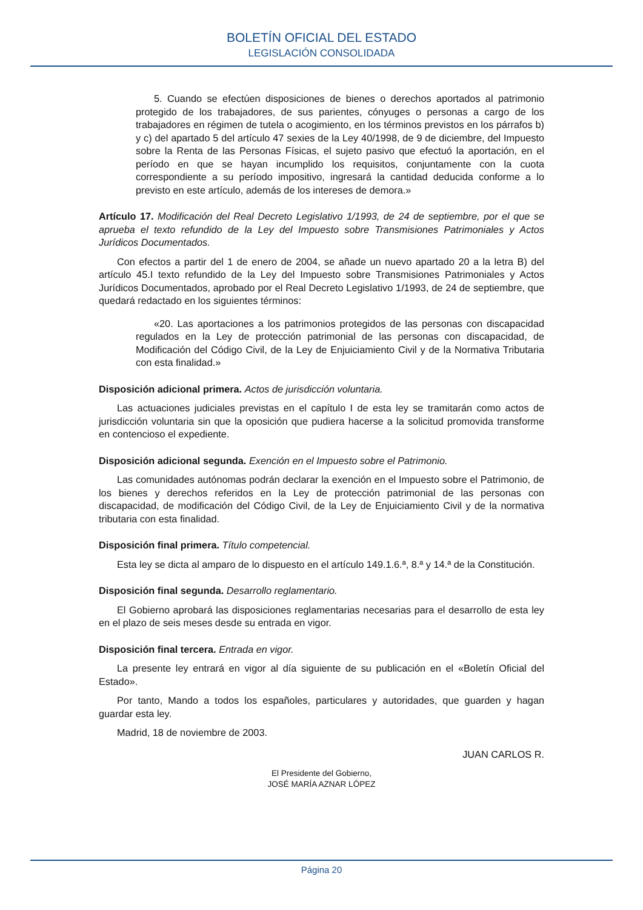BOLETÍN OFICIAL DEL ESTADO
LEGISLACIÓN CONSOLIDADA
5. Cuando se efectúen disposiciones de bienes o derechos aportados al patrimonio protegido de los trabajadores, de sus parientes, cónyuges o personas a cargo de los trabajadores en régimen de tutela o acogimiento, en los términos previstos en los párrafos b) y c) del apartado 5 del artículo 47 sexies de la Ley 40/1998, de 9 de diciembre, del Impuesto sobre la Renta de las Personas Físicas, el sujeto pasivo que efectuó la aportación, en el período en que se hayan incumplido los requisitos, conjuntamente con la cuota correspondiente a su período impositivo, ingresará la cantidad deducida conforme a lo previsto en este artículo, además de los intereses de demora.»
Artículo 17. Modificación del Real Decreto Legislativo 1/1993, de 24 de septiembre, por el que se aprueba el texto refundido de la Ley del Impuesto sobre Transmisiones Patrimoniales y Actos Jurídicos Documentados.
Con efectos a partir del 1 de enero de 2004, se añade un nuevo apartado 20 a la letra B) del artículo 45.I texto refundido de la Ley del Impuesto sobre Transmisiones Patrimoniales y Actos Jurídicos Documentados, aprobado por el Real Decreto Legislativo 1/1993, de 24 de septiembre, que quedará redactado en los siguientes términos:
«20. Las aportaciones a los patrimonios protegidos de las personas con discapacidad regulados en la Ley de protección patrimonial de las personas con discapacidad, de Modificación del Código Civil, de la Ley de Enjuiciamiento Civil y de la Normativa Tributaria con esta finalidad.»
Disposición adicional primera. Actos de jurisdicción voluntaria.
Las actuaciones judiciales previstas en el capítulo I de esta ley se tramitarán como actos de jurisdicción voluntaria sin que la oposición que pudiera hacerse a la solicitud promovida transforme en contencioso el expediente.
Disposición adicional segunda. Exención en el Impuesto sobre el Patrimonio.
Las comunidades autónomas podrán declarar la exención en el Impuesto sobre el Patrimonio, de los bienes y derechos referidos en la Ley de protección patrimonial de las personas con discapacidad, de modificación del Código Civil, de la Ley de Enjuiciamiento Civil y de la normativa tributaria con esta finalidad.
Disposición final primera. Título competencial.
Esta ley se dicta al amparo de lo dispuesto en el artículo 149.1.6.ª, 8.ª y 14.ª de la Constitución.
Disposición final segunda. Desarrollo reglamentario.
El Gobierno aprobará las disposiciones reglamentarias necesarias para el desarrollo de esta ley en el plazo de seis meses desde su entrada en vigor.
Disposición final tercera. Entrada en vigor.
La presente ley entrará en vigor al día siguiente de su publicación en el «Boletín Oficial del Estado».
Por tanto, Mando a todos los españoles, particulares y autoridades, que guarden y hagan guardar esta ley.
Madrid, 18 de noviembre de 2003.
JUAN CARLOS R.
El Presidente del Gobierno,
JOSÉ MARÍA AZNAR LÓPEZ
Página 20